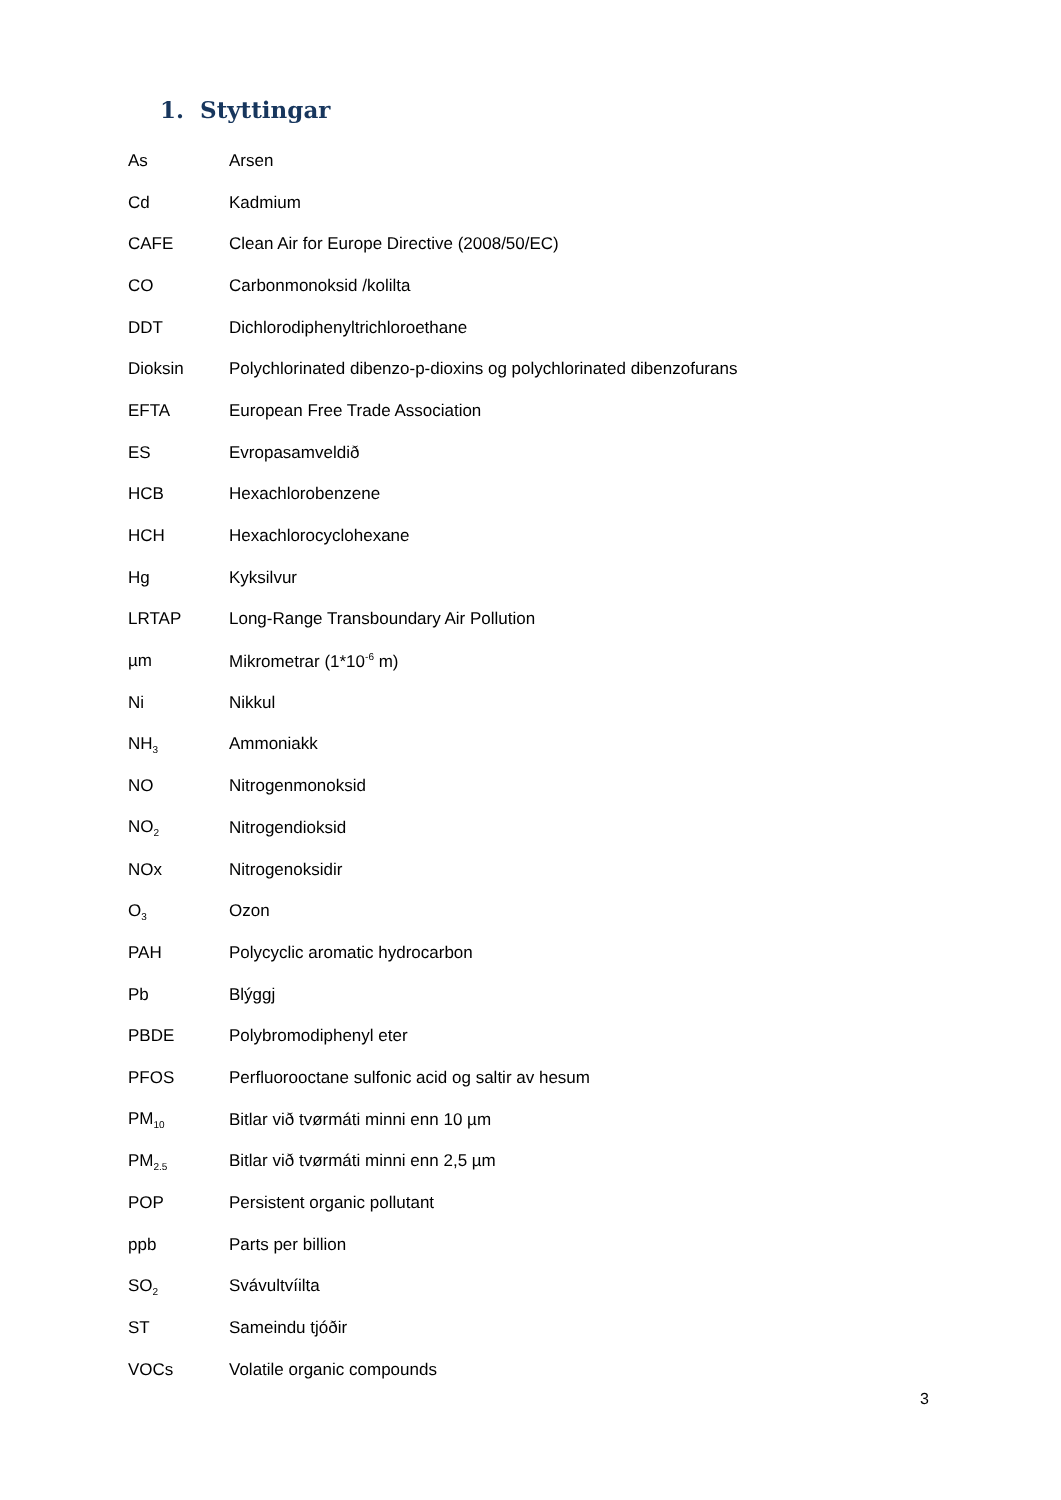1. Styttingar
As Arsen
Cd Kadmium
CAFE Clean Air for Europe Directive (2008/50/EC)
CO Carbonmonoksid /kolilta
DDT Dichlorodiphenyltrichloroethane
Dioksin Polychlorinated dibenzo-p-dioxins og polychlorinated dibenzofurans
EFTA European Free Trade Association
ES Evropasamveldið
HCB Hexachlorobenzene
HCH Hexachlorocyclohexane
Hg Kyksilvur
LRTAP Long-Range Transboundary Air Pollution
µm Mikrometrar (1*10<sup>-6</sup> m)
Ni Nikkul
NH<sub>3</sub> Ammoniakk
NO Nitrogenmonoksid
NO<sub>2</sub> Nitrogendioksid
NOx Nitrogenoksidir
O<sub>3</sub> Ozon
PAH Polycyclic aromatic hydrocarbon
Pb Blýggj
PBDE Polybromodiphenyl eter
PFOS Perfluorooctane sulfonic acid og saltir av hesum
PM<sub>10</sub> Bitlar við tvørmáti minni enn 10 µm
PM<sub>2.5</sub> Bitlar við tvørmáti minni enn 2,5 µm
POP Persistent organic pollutant
ppb Parts per billion
SO<sub>2</sub> Svávultvíilta
ST Sameindu tjóðir
VOCs Volatile organic compounds
3